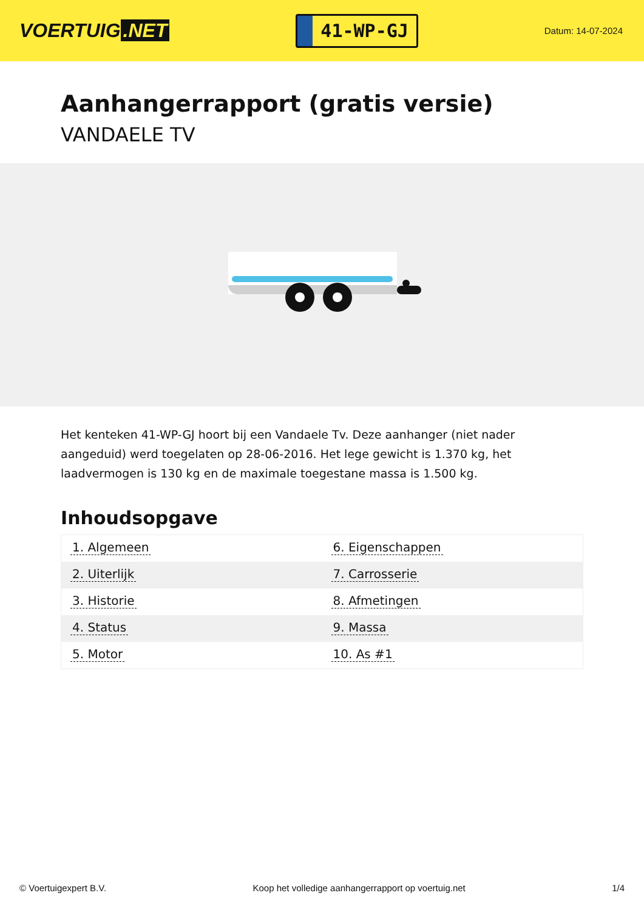VOERTUIG.NET
41-WP-GJ
Datum: 14-07-2024
Aanhangerrapport (gratis versie)
VANDAELE TV
Het kenteken 41-WP-GJ hoort bij een Vandaele Tv. Deze aanhanger (niet nader aangeduid) werd toegelaten op 28-06-2016. Het lege gewicht is 1.370 kg, het laadvermogen is 130 kg en de maximale toegestane massa is 1.500 kg.
Inhoudsopgave
| 1. Algemeen | 6. Eigenschappen |
| 2. Uiterlijk | 7. Carrosserie |
| 3. Historie | 8. Afmetingen |
| 4. Status | 9. Massa |
| 5. Motor | 10. As #1 |
© Voertuigexpert B.V. Koop het volledige aanhangerrapport op voertuig.net 1/4